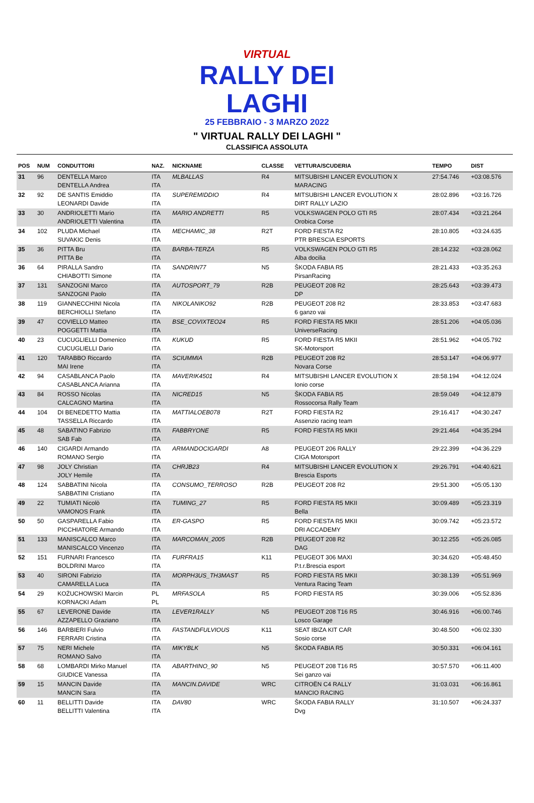VIRTUAL
RALLY DEI LAGHI
25 FEBBRAIO - 3 MARZO 2022
" VIRTUAL RALLY DEI LAGHI "
CLASSIFICA ASSOLUTA
| POS | NUM | CONDUTTORI | NAZ. | NICKNAME | CLASSE | VETTURA/SCUDERIA | TEMPO | DIST |
| --- | --- | --- | --- | --- | --- | --- | --- | --- |
| 31 | 96 | DENTELLA Marco DENTELLA Andrea | ITA ITA | MLBALLAS | R4 | MITSUBISHI LANCER EVOLUTION X MARACING | 27:54.746 | +03:08.576 |
| 32 | 92 | DE SANTIS Emiddio LEONARDI Davide | ITA ITA | SUPEREMIDDIO | R4 | MITSUBISHI LANCER EVOLUTION X DIRT RALLY LAZIO | 28:02.896 | +03:16.726 |
| 33 | 30 | ANDRIOLETTI Mario ANDRIOLETTI Valentina | ITA ITA | MARIO ANDRETTI | R5 | VOLKSWAGEN POLO GTI R5 Orobica Corse | 28:07.434 | +03:21.264 |
| 34 | 102 | PLUDA Michael SUVAKIC Denis | ITA ITA | MECHAMIC_38 | R2T | FORD FIESTA R2 PTR BRESCIA ESPORTS | 28:10.805 | +03:24.635 |
| 35 | 36 | PITTA Bru PITTA Be | ITA ITA | BARBA-TERZA | R5 | VOLKSWAGEN POLO GTI R5 Alba docilia | 28:14.232 | +03:28.062 |
| 36 | 64 | PIRALLA Sandro CHIABOTTI Simone | ITA ITA | SANDRIN77 | N5 | ŠKODA FABIA R5 PirsanRacing | 28:21.433 | +03:35.263 |
| 37 | 131 | SANZOGNI Marco SANZOGNI Paolo | ITA ITA | AUTOSPORT_79 | R2B | PEUGEOT 208 R2 DP | 28:25.643 | +03:39.473 |
| 38 | 119 | GIANNECCHINI Nicola BERCHIOLLI Stefano | ITA ITA | NIKOLANIKO92 | R2B | PEUGEOT 208 R2 6 ganzo vai | 28:33.853 | +03:47.683 |
| 39 | 47 | COVIELLO Matteo POGGETTI Mattia | ITA ITA | BSE_COVIXTEO24 | R5 | FORD FIESTA R5 MKII UniverseRacing | 28:51.206 | +04:05.036 |
| 40 | 23 | CUCUGLIELLI Domenico CUCUGLIELLI Dario | ITA ITA | KUKUD | R5 | FORD FIESTA R5 MKII SK-Motorsport | 28:51.962 | +04:05.792 |
| 41 | 120 | TARABBO Riccardo MAI Irene | ITA ITA | SCIUMMIA | R2B | PEUGEOT 208 R2 Novara Corse | 28:53.147 | +04:06.977 |
| 42 | 94 | CASABLANCA Paolo CASABLANCA Arianna | ITA ITA | MAVERIK4501 | R4 | MITSUBISHI LANCER EVOLUTION X Ionio corse | 28:58.194 | +04:12.024 |
| 43 | 84 | ROSSO Nicolas CALCAGNO Martina | ITA ITA | NICRED15 | N5 | ŠKODA FABIA R5 Rossocorsa Rally Team | 28:59.049 | +04:12.879 |
| 44 | 104 | DI BENEDETTO Mattia TASSELLA Riccardo | ITA ITA | MATTIALOEB078 | R2T | FORD FIESTA R2 Assenzio racing team | 29:16.417 | +04:30.247 |
| 45 | 48 | SABATINO Fabrizio SAB Fab | ITA ITA | FABBRYONE | R5 | FORD FIESTA R5 MKII | 29:21.464 | +04:35.294 |
| 46 | 140 | CIGARDI Armando ROMANO Sergio | ITA ITA | ARMANDOCIGARDI | A8 | PEUGEOT 206 RALLY CIGA Motorsport | 29:22.399 | +04:36.229 |
| 47 | 98 | JOLY Christian JOLY Hemile | ITA ITA | CHRJB23 | R4 | MITSUBISHI LANCER EVOLUTION X Brescia Esports | 29:26.791 | +04:40.621 |
| 48 | 124 | SABBATINI Nicola SABBATINI Cristiano | ITA ITA | CONSUMO_TERROSO | R2B | PEUGEOT 208 R2 | 29:51.300 | +05:05.130 |
| 49 | 22 | TUMIATI Nicolò VAMONOS Frank | ITA ITA | TUMING_27 | R5 | FORD FIESTA R5 MKII Bella | 30:09.489 | +05:23.319 |
| 50 | 50 | GASPARELLA Fabio PICCHIATORE Armando | ITA ITA | ER-GASPO | R5 | FORD FIESTA R5 MKII DRI ACCADEMY | 30:09.742 | +05:23.572 |
| 51 | 133 | MANISCALCO Marco MANISCALCO Vincenzo | ITA ITA | MARCOMAN_2005 | R2B | PEUGEOT 208 R2 DAG | 30:12.255 | +05:26.085 |
| 52 | 151 | FURNARI Francesco BOLDRINI Marco | ITA ITA | FURFRA15 | K11 | PEUGEOT 306 MAXI P.t.r.Brescia esport | 30:34.620 | +05:48.450 |
| 53 | 40 | SIRONI Fabrizio CAMARELLA Luca | ITA ITA | MORPH3US_TH3MAST | R5 | FORD FIESTA R5 MKII Ventura Racing Team | 30:38.139 | +05:51.969 |
| 54 | 29 | KOŻUCHOWSKI Marcin KORNACKI Adam | PL PL | MRFASOLA | R5 | FORD FIESTA R5 | 30:39.006 | +05:52.836 |
| 55 | 67 | LEVERONE Davide AZZAPELLO Graziano | ITA ITA | LEVER1RALLY | N5 | PEUGEOT 208 T16 R5 Losco Garage | 30:46.916 | +06:00.746 |
| 56 | 146 | BARBIERI Fulvio FERRARI Cristina | ITA ITA | FASTANDFULVIOUS | K11 | SEAT IBIZA KIT CAR Sosio corse | 30:48.500 | +06:02.330 |
| 57 | 75 | NERI Michele ROMANO Salvo | ITA ITA | MIKYBLK | N5 | ŠKODA FABIA R5 | 30:50.331 | +06:04.161 |
| 58 | 68 | LOMBARDI Mirko Manuel GIUDICE Vanessa | ITA ITA | ABARTHINO_90 | N5 | PEUGEOT 208 T16 R5 Sei ganzo vai | 30:57.570 | +06:11.400 |
| 59 | 15 | MANCIN Davide MANCIN Sara | ITA ITA | MANCIN.DAVIDE | WRC | CITROËN C4 RALLY MANCIO RACING | 31:03.031 | +06:16.861 |
| 60 | 11 | BELLITTI Davide BELLITTI Valentina | ITA ITA | DAV80 | WRC | ŠKODA FABIA RALLY Dvg | 31:10.507 | +06:24.337 |